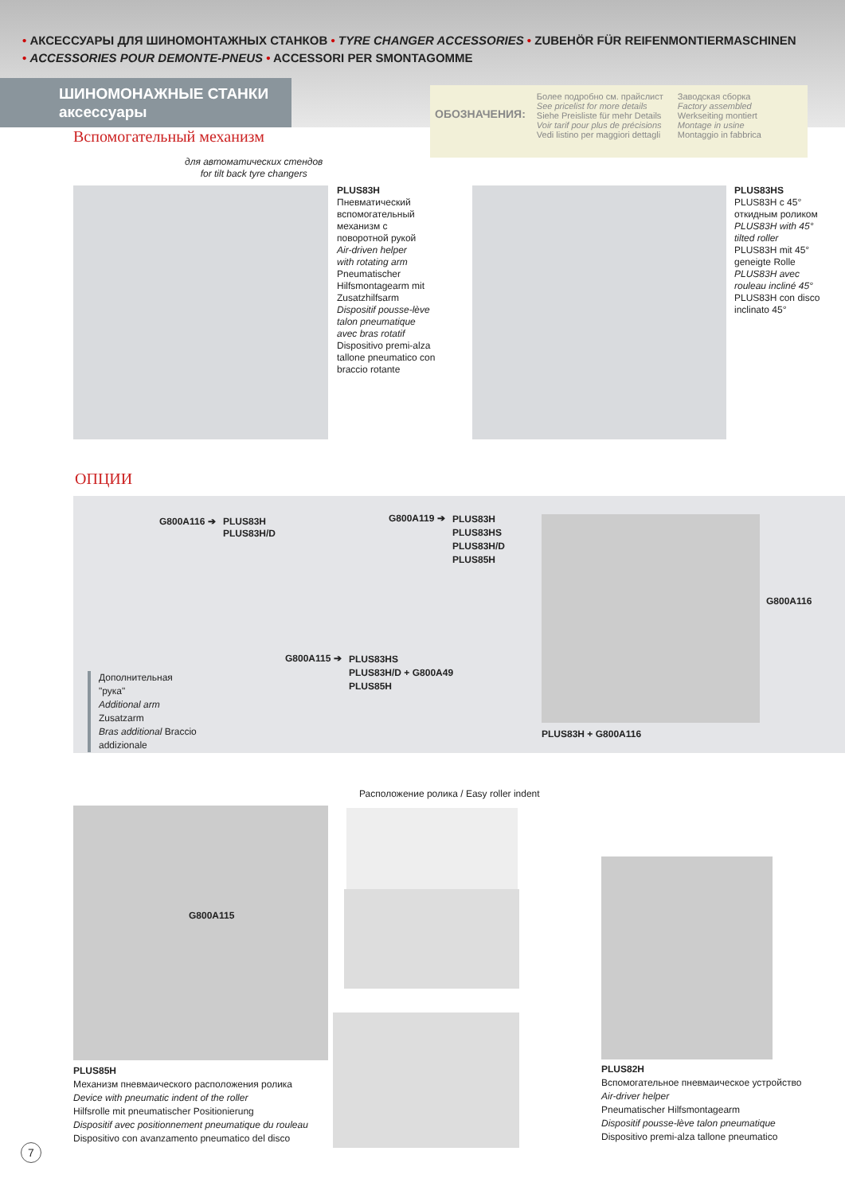• АКСЕССУАРЫ ДЛЯ ШИНОМОНТАЖНЫХ СТАНКОВ • TYRE CHANGER ACCESSORIES • ZUBEHÖR FÜR REIFENMONTIERMASCHINEN
• ACCESSORIES POUR DEMONTE-PNEUS • ACCESSORI PER SMONTAGOMME
ШИНОМОНАЖНЫЕ СТАНКИ
аксессуары
ОБОЗНАЧЕНИЯ:
Более подробно см. прайслист
See pricelist for more details
Siehe Preisliste für mehr Details
Voir tarif pour plus de précisions
Vedi listino per maggiori dettagli
Заводская сборка
Factory assembled
Werkseiting montiert
Montage in usine
Montaggio in fabbrica
Вспомогательный механизм
для автоматических стендов
for tilt back tyre changers
PLUS83H
Пневматический
вспомогательный
механизм с
поворотной рукой
Air-driven helper
with rotating arm
Pneumatischer
Hilfsmontagearm mit
Zusatzhilfsarm
Dispositif pousse-lève
talon pneumatique
avec bras rotatif
Dispositivo premi-alza
tallone pneumatico con
braccio rotante
PLUS83HS
PLUS83H с 45°
откидным роликом
PLUS83H with 45°
tilted roller
PLUS83H mit 45°
geneigte Rolle
PLUS83H avec
rouleau incliné 45°
PLUS83H con disco
inclinato 45°
ОПЦИИ
G800A116 ➔
PLUS83H
PLUS83H/D
G800A119 ➔
PLUS83H
PLUS83HS
PLUS83H/D
PLUS85H
G800A115 ➔
PLUS83HS
PLUS83H/D + G800A49
PLUS85H
Дополнительная
"рука"
Additional arm
Zusatzarm
Bras additional Braccio
addizionale
G800A116
PLUS83H + G800A116
Расположение ролика / Easy roller indent
G800A115
PLUS85H
Механизм пневмаического расположения ролика
Device with pneumatic indent of the roller
Hilfsrolle mit pneumatischer Positionierung
Dispositif avec positionnement pneumatique du rouleau
Dispositivo con avanzamento pneumatico del disco
PLUS82H
Вспомогательное пневмаическое устройство
Air-driver helper
Pneumatischer Hilfsmontagearm
Dispositif pousse-lève talon pneumatique
Dispositivo premi-alza tallone pneumatico
7